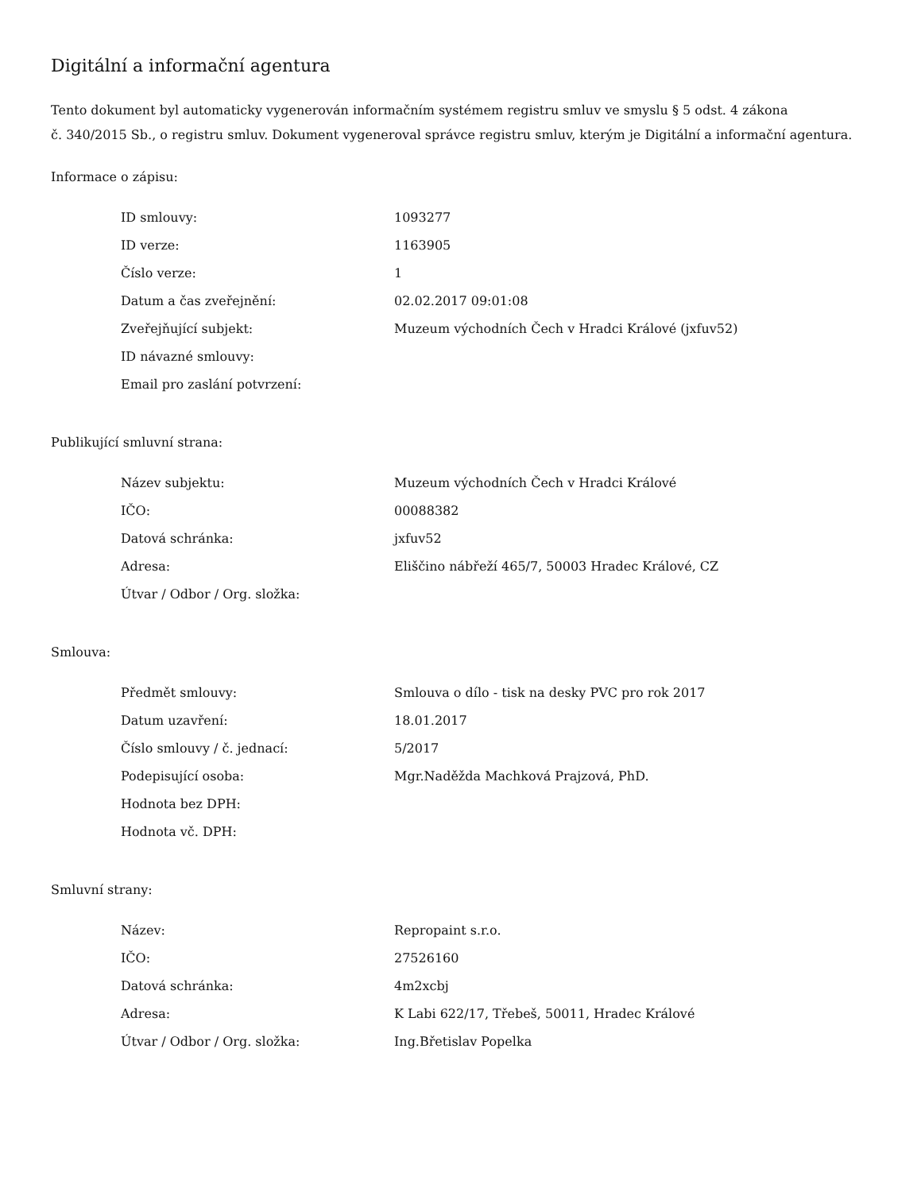Digitální a informační agentura
Tento dokument byl automaticky vygenerován informačním systémem registru smluv ve smyslu § 5 odst. 4 zákona
č. 340/2015 Sb., o registru smluv. Dokument vygeneroval správce registru smluv, kterým je Digitální a informační agentura.
Informace o zápisu:
| ID smlouvy: | 1093277 |
| ID verze: | 1163905 |
| Číslo verze: | 1 |
| Datum a čas zveřejnění: | 02.02.2017 09:01:08 |
| Zveřejňující subjekt: | Muzeum východních Čech v Hradci Králové (jxfuv52) |
| ID návazné smlouvy: | |
| Email pro zaslání potvrzení: | |
Publikující smluvní strana:
| Název subjektu: | Muzeum východních Čech v Hradci Králové |
| IČO: | 00088382 |
| Datová schránka: | jxfuv52 |
| Adresa: | Eliščino nábřeží 465/7, 50003 Hradec Králové, CZ |
| Útvar / Odbor / Org. složka: | |
Smlouva:
| Předmět smlouvy: | Smlouva o dílo - tisk na desky PVC pro rok 2017 |
| Datum uzavření: | 18.01.2017 |
| Číslo smlouvy / č. jednací: | 5/2017 |
| Podepisující osoba: | Mgr.Naděžda Machková Prajzová, PhD. |
| Hodnota bez DPH: | |
| Hodnota vč. DPH: | |
Smluvní strany:
| Název: | Repropaint s.r.o. |
| IČO: | 27526160 |
| Datová schránka: | 4m2xcbj |
| Adresa: | K Labi 622/17, Třebeš, 50011, Hradec Králové |
| Útvar / Odbor / Org. složka: | Ing.Břetislav Popelka |